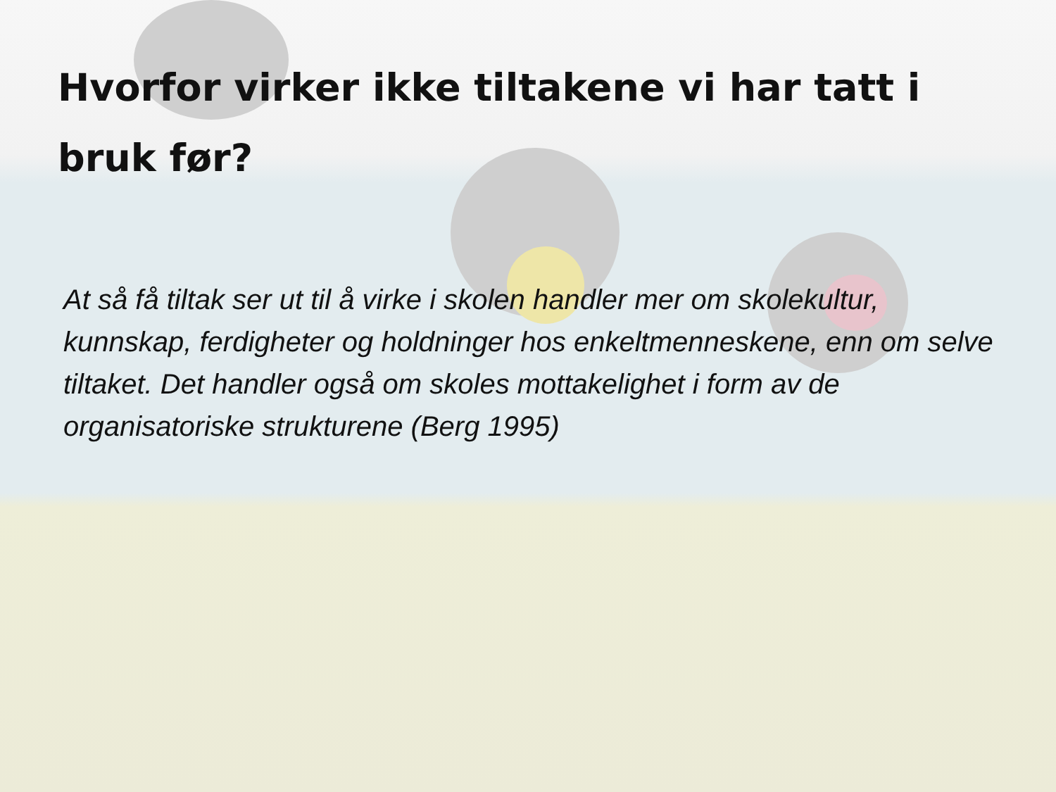Hvorfor virker ikke tiltakene vi har tatt i bruk før?
At så få tiltak ser ut til å virke i skolen handler mer om skolekultur, kunnskap, ferdigheter og holdninger hos enkeltmenneskene, enn om selve tiltaket. Det handler også om skoles mottakelighet i form av de organisatoriske strukturene (Berg 1995)